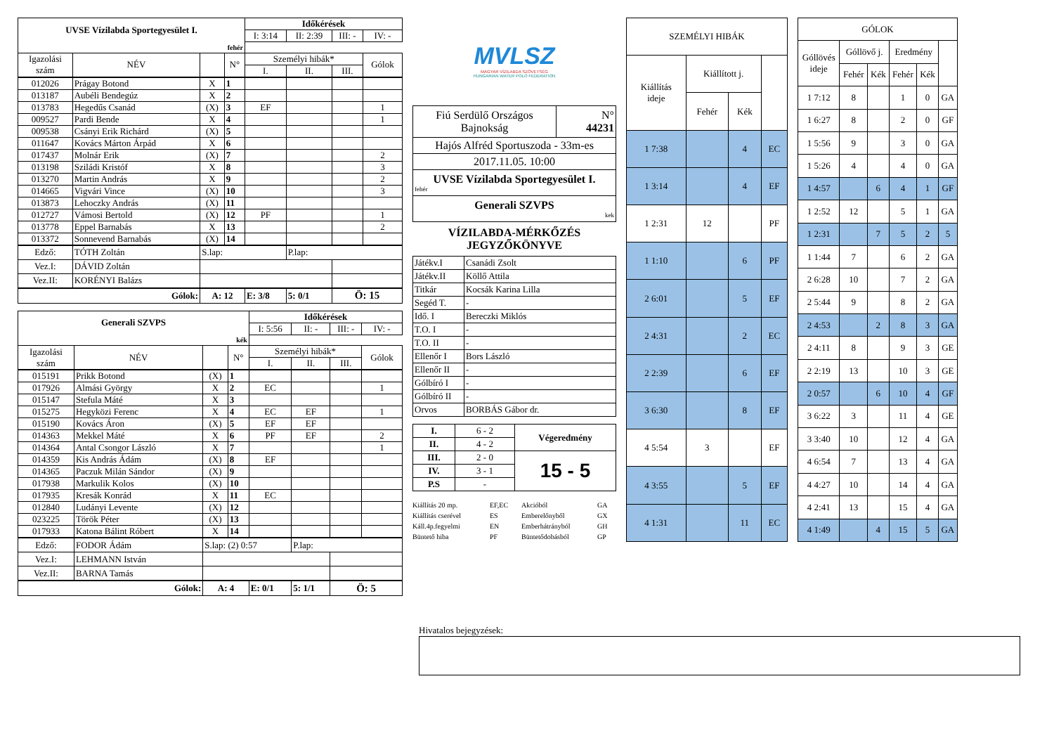| UVSE Vízilabda Sportegyesület I. | | | | Időkérések | | | |
| --- | --- | --- | --- | --- | --- | --- | --- |
| | | | | I: 3:14 | II: 2:39 | III: - | IV: - |
| fehér | | | | | | | |
| Igazolási szám | NÉV | | N° | Személyi hibák* | | | Gólok |
| | | | | I. | II. | III. | |
| 012026 | Prágay Botond | X | 1 | | | | |
| 013187 | Aubéli Bendegúz | X | 2 | | | | |
| 013783 | Hegedűs Csanád | (X) | 3 | EF | | | 1 |
| 009527 | Pardi Bende | X | 4 | | | | 1 |
| 009538 | Csányi Erik Richárd | (X) | 5 | | | | |
| 011647 | Kovács Márton Árpád | X | 6 | | | | |
| 017437 | Molnár Erik | (X) | 7 | | | | 2 |
| 013198 | Sziládi Kristóf | X | 8 | | | | 3 |
| 013270 | Martin András | X | 9 | | | | 2 |
| 014665 | Vigvári Vince | (X) | 10 | | | | 3 |
| 013873 | Lehoczky András | (X) | 11 | | | | |
| 012727 | Vámosi Bertold | (X) | 12 | PF | | | 1 |
| 013778 | Eppel Barnabás | X | 13 | | | | 2 |
| 013372 | Sonnevend Barnabás | (X) | 14 | | | | |
| Edző: | TÓTH Zoltán | S.lap: | | | P.lap: | | |
| Vez.I: | DÁVID Zoltán | | | | | | |
| Vez.II: | KORÉNYI Balázs | | | | | | |
| Gólok: | | A: 12 | | E: 3/8 | 5: 0/1 | Ö: 15 | |
| Generali SZVPS | | | | Időkérések | | | |
| --- | --- | --- | --- | --- | --- | --- | --- |
| | | | | I: 5:56 | II: - | III: - | IV: - |
| kék | | | | | | | |
| Igazolási szám | NÉV | | N° | Személyi hibák* | | | Gólok |
| | | | | I. | II. | III. | |
| 015191 | Prikk Botond | (X) | 1 | | | | |
| 017926 | Almási György | X | 2 | EC | | | 1 |
| 015147 | Stefula Máté | X | 3 | | | | |
| 015275 | Hegyközi Ferenc | X | 4 | EC | EF | | 1 |
| 015190 | Kovács Áron | (X) | 5 | EF | EF | | |
| 014363 | Mekkel Máté | X | 6 | PF | EF | | 2 |
| 014364 | Antal Csongor László | X | 7 | | | | 1 |
| 014359 | Kis András Ádám | (X) | 8 | EF | | | |
| 014365 | Paczuk Milán Sándor | (X) | 9 | | | | |
| 017938 | Markulik Kolos | (X) | 10 | | | | |
| 017935 | Kresák Konrád | X | 11 | EC | | | |
| 012840 | Ludányi Levente | (X) | 12 | | | | |
| 023225 | Török Péter | (X) | 13 | | | | |
| 017933 | Katona Bálint Róbert | X | 14 | | | | |
| Edző: | FODOR Ádám | S.lap: (2) 0:57 | | | P.lap: | | |
| Vez.I: | LEHMANN István | | | | | | |
| Vez.II: | BARNA Tamás | | | | | | |
| Gólok: | | A: 4 | | E: 0/1 | 5: 1/1 | Ö: 5 | |
MVLSZ
MAGYAR VÍZILABDA SZÖVETSÉG
HUNGARIAN WATER POLO FEDERATION
| Fiú Serdülő Országos Bajnokság | N° 44231 |
| Hajós Alfréd Sportuszoda - 33m-es | |
| 2017.11.05. 10:00 | |
| UVSE Vízilabda Sportegyesület I. fehér | |
| Generali SZVPS kek | |
VÍZILABDA-MÉRKŐZÉS
JEGYZŐKÖNYVE
| Játékv.I | Csanádi Zsolt |
| Játékv.II | Köllő Attila |
| Titkár | Kocsák Karina Lilla |
| Segéd T. | - |
| Idő. I | Bereczki Miklós |
| T.O. I | - |
| T.O. II | - |
| Ellenőr I | Bors László |
| Ellenőr II | - |
| Gólbíró I | - |
| Gólbíró II | - |
| Orvos | BORBÁS Gábor dr. |
| I. | 6 - 2 | Végeredmény |
| II. | 4 - 2 | |
| III. | 2 - 0 | 15 - 5 |
| IV. | 3 - 1 | |
| P.S | - | |
Kiállítás 20 mp. EF,EC Akcióból GA Kiállítás cserével ES Emberelőnyből GX Káll.4p.fegyelmi EN Emberhátrányból GH Büntető hiba PF Büntetődobásból GP
| SZEMÉLYI HIBÁK | | | |
| --- | --- | --- | --- |
| Kiállítás ideje | Kiállított j. | | |
| | Fehér | Kék | |
| 1 7:38 | | 4 | EC |
| 1 3:14 | | 4 | EF |
| 1 2:31 | 12 | | PF |
| 1 1:10 | | 6 | PF |
| 2 6:01 | | 5 | EF |
| 2 4:31 | | 2 | EC |
| 2 2:39 | | 6 | EF |
| 3 6:30 | | 8 | EF |
| 4 5:54 | 3 | | EF |
| 4 3:55 | | 5 | EF |
| 4 1:31 | | 11 | EC |
| GÓLOK | | | | | |
| --- | --- | --- | --- | --- | --- |
| Góllövés ideje | Góllövő j. | | Eredmény | | |
| | Fehér | Kék | Fehér | Kék | |
| 1 7:12 | 8 | | 1 | 0 | GA |
| 1 6:27 | 8 | | 2 | 0 | GF |
| 1 5:56 | 9 | | 3 | 0 | GA |
| 1 5:26 | 4 | | 4 | 0 | GA |
| 1 4:57 | | 6 | 4 | 1 | GF |
| 1 2:52 | 12 | | 5 | 1 | GA |
| 1 2:31 | | 7 | 5 | 2 | 5 |
| 1 1:44 | 7 | | 6 | 2 | GA |
| 2 6:28 | 10 | | 7 | 2 | GA |
| 2 5:44 | 9 | | 8 | 2 | GA |
| 2 4:53 | | 2 | 8 | 3 | GA |
| 2 4:11 | 8 | | 9 | 3 | GE |
| 2 2:19 | 13 | | 10 | 3 | GE |
| 2 0:57 | | 6 | 10 | 4 | GF |
| 3 6:22 | 3 | | 11 | 4 | GE |
| 3 3:40 | 10 | | 12 | 4 | GA |
| 4 6:54 | 7 | | 13 | 4 | GA |
| 4 4:27 | 10 | | 14 | 4 | GA |
| 4 2:41 | 13 | | 15 | 4 | GA |
| 4 1:49 | | 4 | 15 | 5 | GA |
Hivatalos bejegyzések: